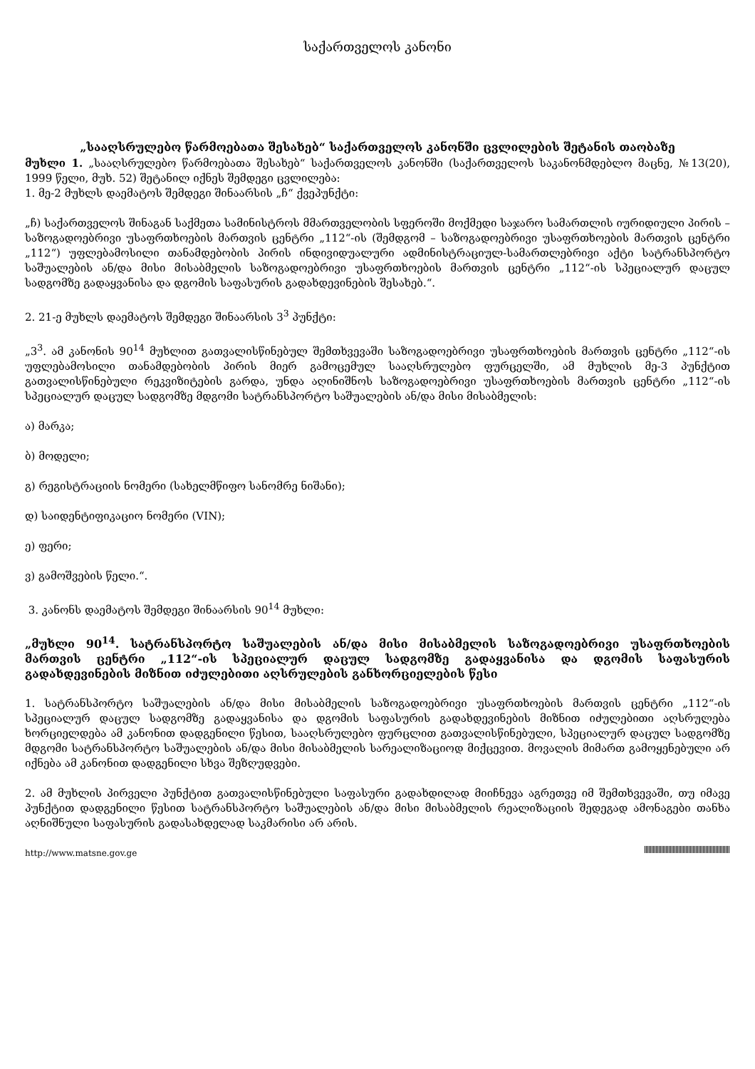საქართველოს კანონი
„სააღსრულებო წარმოებათა შესახებ“ საქართველოს კანონში ცვლილების შეტანის თაობაზე
მუხლი 1. „სააღსრულებო წარმოებათა შესახებ“ საქართველოს კანონში (საქართველოს საკანონმდებლო მაცნე, №13(20), 1999 წელი, მუხ. 52) შეტანილ იქნეს შემდეგი ცვლილება:
1. მე-2 მუხლს დაემატოს შემდეგი შინაარსის „ჩ“ ქვეპუნქტი:
„ჩ) საქართველოს შინაგან საქმეთა სამინისტროს მმართველობის სფეროში მოქმედი საჯარო სამართლის იურიდიული პირის – საზოგადოებრივი უსაფრთხოების მართვის ცენტრი „112“-ის (შემდგომ – საზოგადოებრივი უსაფრთხოების მართვის ცენტრი „112“) უფლებამოსილი თანამდებობის პირის ინდივიდუალური ადმინისტრაციულ-სამართლებრივი აქტი სატრანსპორტო საშუალების ან/და მისი მისაბმელის საზოგადოებრივი უსაფრთხოების მართვის ცენტრი „112“-ის სპეციალურ დაცულ სადგომზე გადაყვანისა და დგომის საფასურის გადახდევინების შესახებ.“.
2. 21-ე მუხლს დაემატოს შემდეგი შინაარსის 3<sup>3</sup> პუნქტი:
„3<sup>3</sup>. ამ კანონის 90<sup>14</sup> მუხლით გათვალისწინებულ შემთხვევაში საზოგადოებრივი უსაფრთხოების მართვის ცენტრი „112“-ის უფლებამოსილი თანამდებობის პირის მიერ გამოცემულ სააღსრულებო ფურცელში, ამ მუხლის მე-3 პუნქტით გათვალისწინებული რეკვიზიტების გარდა, უნდა აღინიშნოს საზოგადოებრივი უსაფრთხოების მართვის ცენტრი „112“-ის სპეციალურ დაცულ სადგომზე მდგომი სატრანსპორტო საშუალების ან/და მისი მისაბმელის:
ა) მარკა;
ბ) მოდელი;
გ) რეგისტრაციის ნომერი (სახელმწიფო სანომრე ნიშანი);
დ) საიდენტიფიკაციო ნომერი (VIN);
ე) ფერი;
ვ) გამოშვების წელი.“.
3. კანონს დაემატოს შემდეგი შინაარსის 90<sup>14</sup> მუხლი:
„მუხლი 90<sup>14</sup>. სატრანსპორტო საშუალების ან/და მისი მისაბმელის საზოგადოებრივი უსაფრთხოების მართვის ცენტრი „112“-ის სპეციალურ დაცულ სადგომზე გადაყვანისა და დგომის საფასურის გადახდევინების მიზნით იძულებითი აღსრულების განხორციელების წესი
1. სატრანსპორტო საშუალების ან/და მისი მისაბმელის საზოგადოებრივი უსაფრთხოების მართვის ცენტრი „112“-ის სპეციალურ დაცულ სადგომზე გადაყვანისა და დგომის საფასურის გადახდევინების მიზნით იძულებითი აღსრულება ხორციელდება ამ კანონით დადგენილი წესით, სააღსრულებო ფურცლით გათვალისწინებული, სპეციალურ დაცულ სადგომზე მდგომი სატრანსპორტო საშუალების ან/და მისი მისაბმელის სარეალიზაციოდ მიქცევით. მოვალის მიმართ გამოყენებული არ იქნება ამ კანონით დადგენილი სხვა შეზღუდვები.
2. ამ მუხლის პირველი პუნქტით გათვალისწინებული საფასური გადახდილად მიიჩნევა აგრეთვე იმ შემთხვევაში, თუ იმავე პუნქტით დადგენილი წესით სატრანსპორტო საშუალების ან/და მისი მისაბმელის რეალიზაციის შედეგად ამონაგები თანხა აღნიშნული საფასურის გადასახდელად საკმარისი არ არის.
http://www.matsne.gov.ge